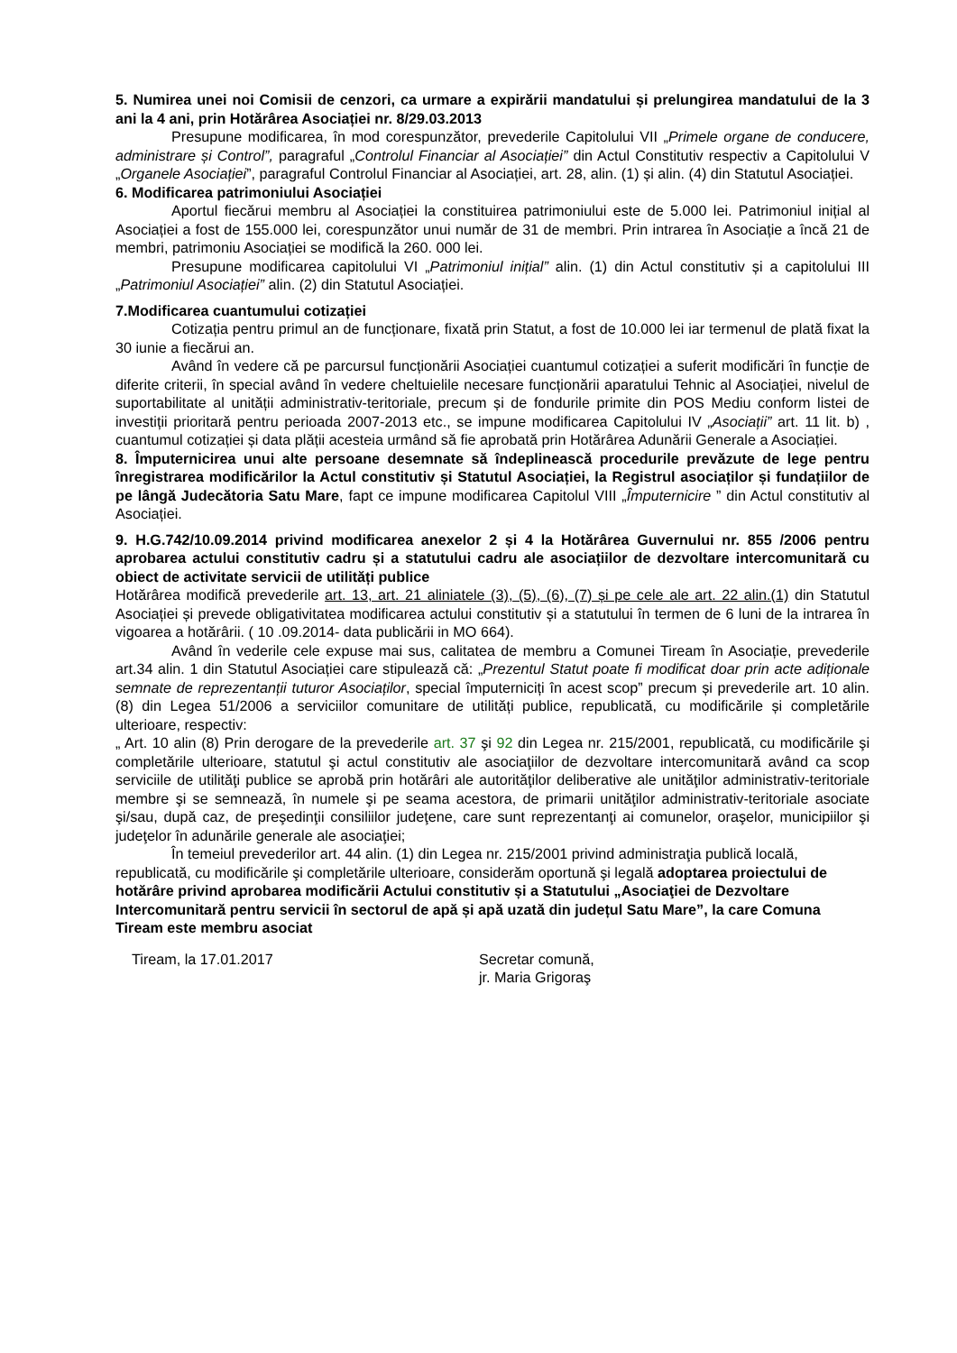5. Numirea unei noi Comisii de cenzori, ca urmare a expirării mandatului și prelungirea mandatului de la 3 ani la 4 ani, prin Hotărârea Asociației nr. 8/29.03.2013
Presupune modificarea, în mod corespunzător, prevederile Capitolului VII „Primele organe de conducere, administrare și Control”, paragraful „Controlul Financiar al Asociației” din Actul Constitutiv respectiv a Capitolului V „Organele Asociației”, paragraful Controlul Financiar al Asociației, art. 28, alin. (1) și alin. (4) din Statutul Asociației.
6. Modificarea patrimoniului Asociației
Aportul fiecărui membru al Asociației la constituirea patrimoniului este de 5.000 lei. Patrimoniul inițial al Asociației a fost de 155.000 lei, corespunzător unui număr de 31 de membri. Prin intrarea în Asociație a încă 21 de membri, patrimoniu Asociației se modifică la 260. 000 lei.
Presupune modificarea capitolului VI „Patrimoniul inițial” alin. (1) din Actul constitutiv și a capitolului III „Patrimoniul Asociației” alin. (2) din Statutul Asociației.
7.Modificarea cuantumului cotizației
Cotizația pentru primul an de funcționare, fixată prin Statut, a fost de 10.000 lei iar termenul de plată fixat la 30 iunie a fiecărui an.
Având în vedere că pe parcursul funcționării Asociației cuantumul cotizației a suferit modificări în funcție de diferite criterii, în special având în vedere cheltuielile necesare funcționării aparatului Tehnic al Asociației, nivelul de suportabilitate al unității administrativ-teritoriale, precum și de fondurile primite din POS Mediu conform listei de investiții prioritară pentru perioada 2007-2013 etc., se impune modificarea Capitolului IV „Asociații” art. 11 lit. b) , cuantumul cotizației și data plății acesteia urmând să fie aprobată prin Hotărârea Adunării Generale a Asociației.
8. Împuternicirea unui alte persoane desemnate să îndeplinească procedurile prevăzute de lege pentru înregistrarea modificărilor la Actul constitutiv și Statutul Asociației, la Registrul asociaților și fundațiilor de pe lângă Judecătoria Satu Mare, fapt ce impune modificarea Capitolul VIII „Împuternicire ” din Actul constitutiv al Asociației.
9. H.G.742/10.09.2014 privind modificarea anexelor 2 și 4 la Hotărârea Guvernului nr. 855 /2006 pentru aprobarea actului constitutiv cadru și a statutului cadru ale asociațiilor de dezvoltare intercomunitară cu obiect de activitate servicii de utilități publice
Hotărârea modifică prevederile art. 13, art. 21 aliniatele (3), (5), (6), (7) și pe cele ale art. 22 alin.(1) din Statutul Asociației și prevede obligativitatea modificarea actului constitutiv și a statutului în termen de 6 luni de la intrarea în vigoarea a hotărârii. ( 10 .09.2014- data publicării in MO 664).
Având în vederile cele expuse mai sus, calitatea de membru a Comunei Tiream în Asociație, prevederile art.34 alin. 1 din Statutul Asociației care stipulează că: „Prezentul Statut poate fi modificat doar prin acte adiționale semnate de reprezentanții tuturor Asociaților, special împuterniciți în acest scop” precum și prevederile art. 10 alin. (8) din Legea 51/2006 a serviciilor comunitare de utilități publice, republicată, cu modificările și completările ulterioare, respectiv:
„ Art. 10 alin (8) Prin derogare de la prevederile art. 37 şi 92 din Legea nr. 215/2001, republicată, cu modificările şi completările ulterioare, statutul şi actul constitutiv ale asociaţiilor de dezvoltare intercomunitară având ca scop serviciile de utilităţi publice se aprobă prin hotărâri ale autorităţilor deliberative ale unităţilor administrativ-teritoriale membre şi se semnează, în numele şi pe seama acestora, de primarii unităţilor administrativ-teritoriale asociate şi/sau, după caz, de preşedinţii consiliilor judeţene, care sunt reprezentanţi ai comunelor, oraşelor, municipiilor şi judeţelor în adunările generale ale asociaţiei;
În temeiul prevederilor art. 44 alin. (1) din Legea nr. 215/2001 privind administraţia publică locală, republicată, cu modificările şi completările ulterioare, considerăm oportună şi legală adoptarea proiectului de hotărâre privind aprobarea modificării Actului constitutiv și a Statutului „Asociaţiei de Dezvoltare Intercomunitară pentru servicii în sectorul de apă și apă uzată din județul Satu Mare”, la care Comuna Tiream este membru asociat
Tiream, la 17.01.2017 Secretar comună,
jr. Maria Grigoraş